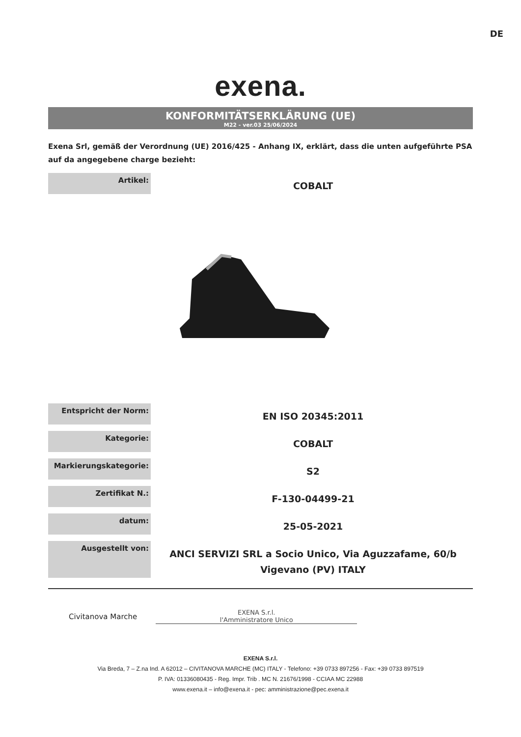DE
exena.
KONFORMITÄTSERKLÄRUNG (UE)
M22 - ver.03 25/06/2024
Exena Srl, gemäß der Verordnung (UE) 2016/425 - Anhang IX, erklärt, dass die unten aufgeführte PSA auf da angegebene charge bezieht:
| Artikel: | COBALT |
| Entspricht der Norm: | EN ISO 20345:2011 |
| Kategorie: | COBALT |
| Markierungskategorie: | S2 |
| Zertifikat N.: | F-130-04499-21 |
| datum: | 25-05-2021 |
| Ausgestellt von: | ANCI SERVIZI SRL a Socio Unico, Via Aguzzafame, 60/b Vigevano (PV) ITALY |
Civitanova Marche
EXENA S.r.l.
l'Amministratore Unico
EXENA S.r.l.
Via Breda, 7 – Z.na Ind. A 62012 – CIVITANOVA MARCHE (MC) ITALY - Telefono: +39 0733 897256 - Fax: +39 0733 897519
P. IVA: 01336080435 - Reg. Impr. Trib . MC N. 21676/1998 - CCIAA MC 22988
www.exena.it – info@exena.it - pec: amministrazione@pec.exena.it